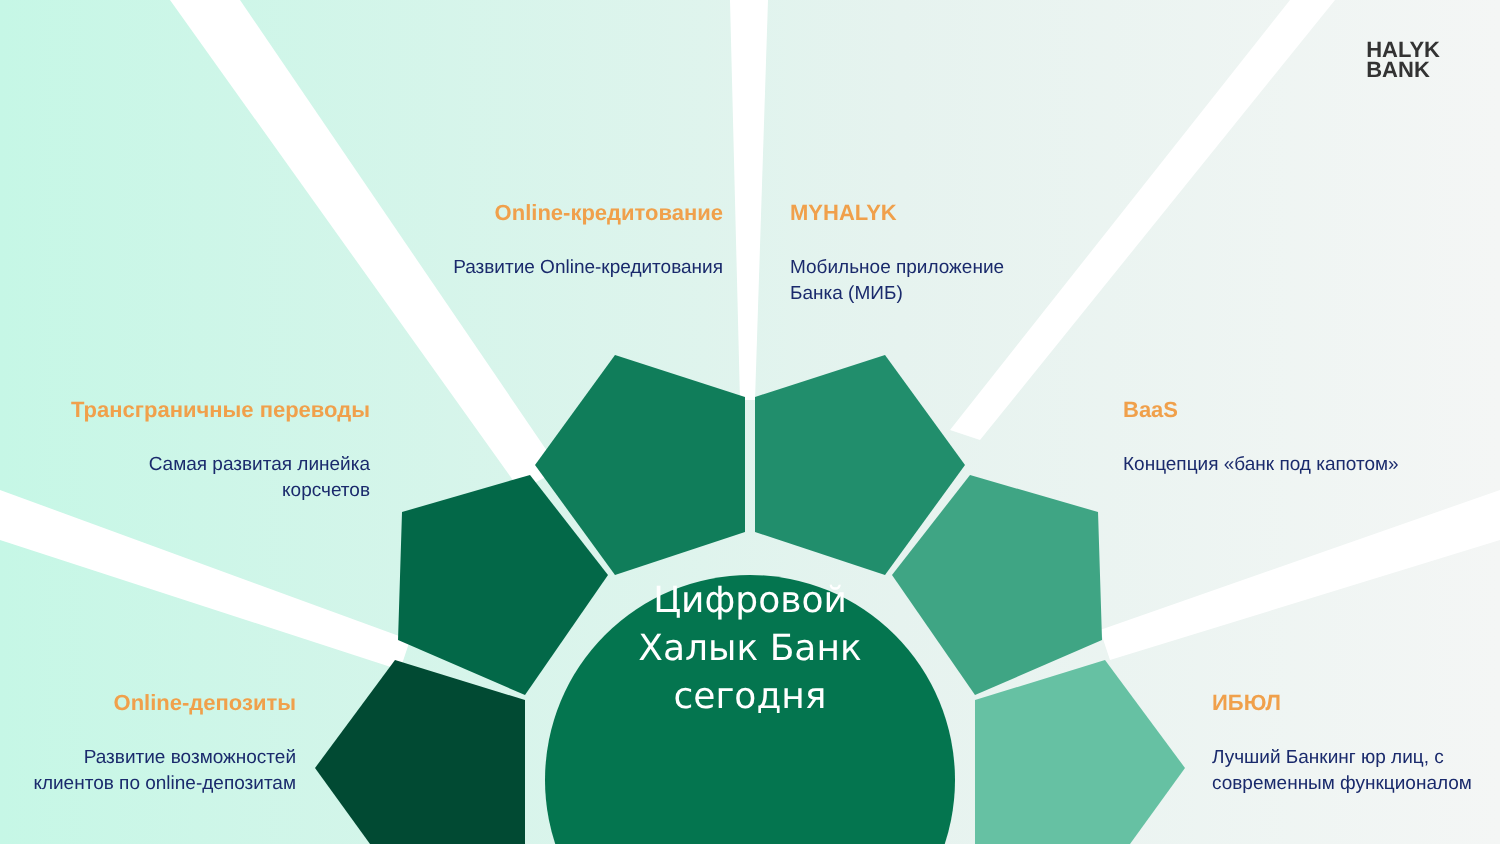HALYK
BANK
Online-кредитование
Развитие Online-кредитования
MYHALYK
Мобильное приложение
Банка (МИБ)
Трансграничные переводы
Самая развитая линейка
корсчетов
BaaS
Концепция «банк под капотом»
Online-депозиты
Развитие возможностей
клиентов по online-депозитам
ИБЮЛ
Лучший Банкинг юр лиц, с
современным функционалом
Цифровой
Халык Банк
сегодня